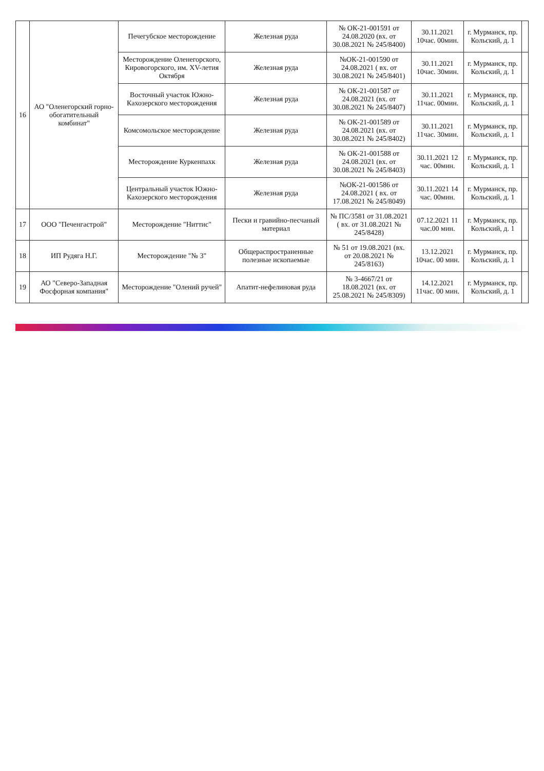| 16 | АО "Оленегорский горно-обогатительный комбинат" | Печегубское месторождение | Железная руда | № ОК-21-001591 от 24.08.2020 (вх. от 30.08.2021 № 245/8400) | 30.11.2021 10час. 00мин. | г. Мурманск, пр. Кольский, д. 1 | |
| | | Месторождение Оленегорского, Кировогорского, им. XV-летия Октября | Железная руда | №ОК-21-001590 от 24.08.2021 ( вх. от 30.08.2021 № 245/8401) | 30.11.2021 10час. 30мин. | г. Мурманск, пр. Кольский, д. 1 | |
| | | Восточный участок Южно-Кахозерского месторождения | Железная руда | № ОК-21-001587 от 24.08.2021 (вх. от 30.08.2021 № 245/8407) | 30.11.2021 11час. 00мин. | г. Мурманск, пр. Кольский, д. 1 | |
| | | Комсомольское месторождение | Железная руда | № ОК-21-001589 от 24.08.2021 (вх. от 30.08.2021 № 245/8402) | 30.11.2021 11час. 30мин. | г. Мурманск, пр. Кольский, д. 1 | |
| | | Месторождение Куркенпахк | Железная руда | № ОК-21-001588 от 24.08.2021 (вх. от 30.08.2021 № 245/8403) | 30.11.2021 12 час. 00мин. | г. Мурманск, пр. Кольский, д. 1 | |
| | | Центральный участок Южно-Кахозерского месторождения | Железная руда | №ОК-21-001586 от 24.08.2021 ( вх. от 17.08.2021 № 245/8049) | 30.11.2021 14 час. 00мин. | г. Мурманск, пр. Кольский, д. 1 | |
| 17 | ООО "Печенгастрой" | Месторождение "Ниттис" | Пески и гравийно-песчаный материал | № ПС/3581 от 31.08.2021 ( вх. от 31.08.2021 № 245/8428) | 07.12.2021 11 час.00 мин. | г. Мурманск, пр. Кольский, д. 1 | |
| 18 | ИП Рудяга Н.Г. | Месторождение "№ 3" | Общераспространенные полезные ископаемые | № 51 от 19.08.2021 (вх. от 20.08.2021 № 245/8163) | 13.12.2021 10час. 00 мин. | г. Мурманск, пр. Кольский, д. 1 | |
| 19 | АО "Северо-Западная Фосфорная компания" | Месторождение "Олений ручей" | Апатит-нефелиновая руда | № 3-4667/21 от 18.08.2021 (вх. от 25.08.2021 № 245/8309) | 14.12.2021 11час. 00 мин. | г. Мурманск, пр. Кольский, д. 1 | |